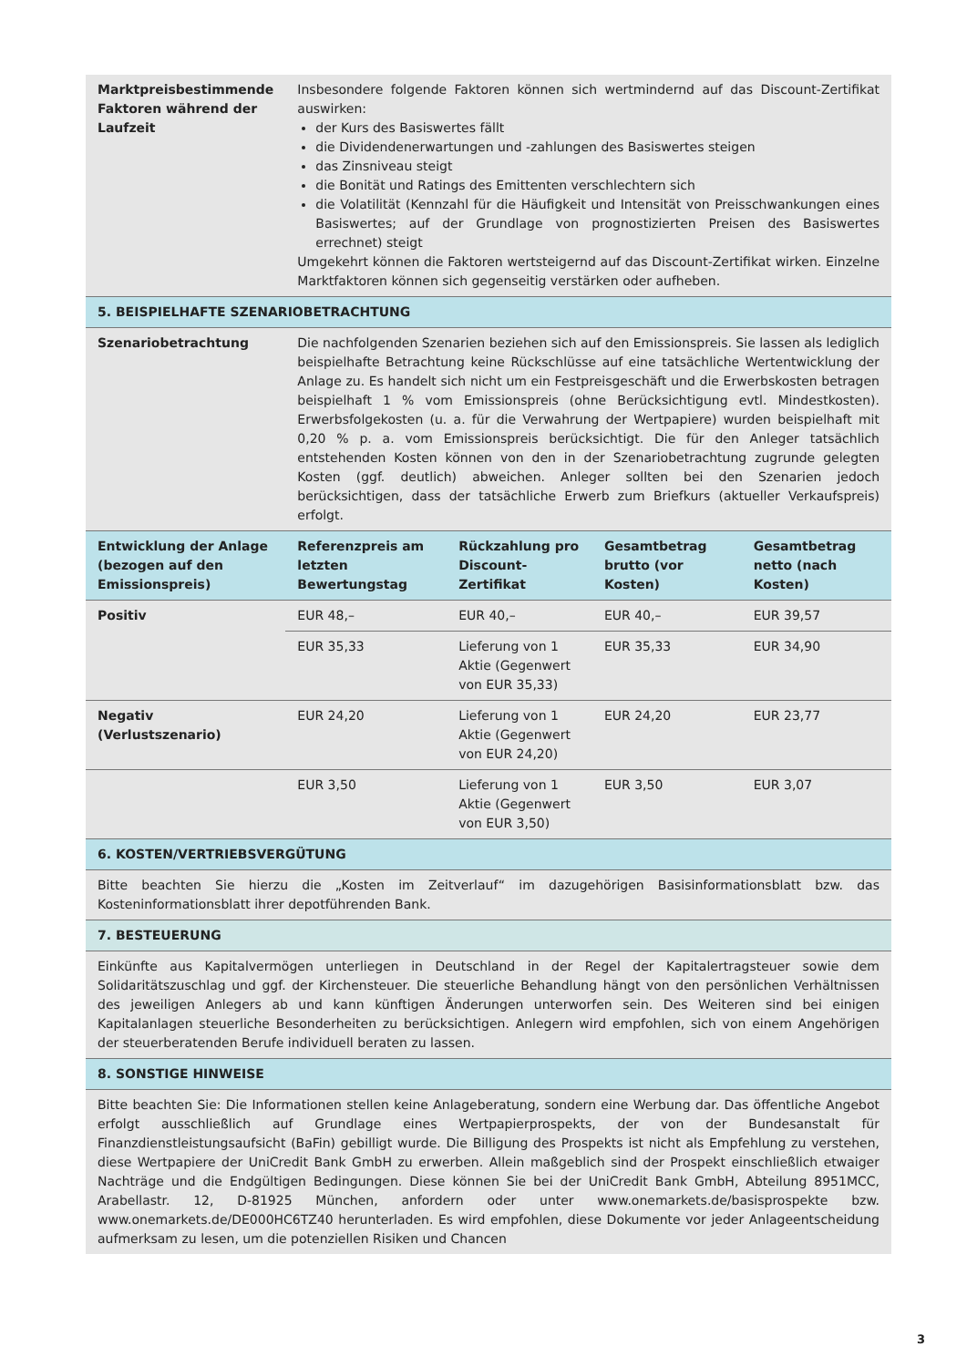| Marktpreisbestimmende Faktoren während der Laufzeit | Insbesondere folgende Faktoren können sich wertmindernd auf das Discount-Zertifikat auswirken: der Kurs des Basiswertes fällt die Dividendenerwartungen und -zahlungen des Basiswertes steigen das Zinsniveau steigt die Bonität und Ratings des Emittenten verschlechtern sich die Volatilität (Kennzahl für die Häufigkeit und Intensität von Preisschwankungen eines Basiswertes; auf der Grundlage von prognostizierten Preisen des Basiswertes errechnet) steigt Umgekehrt können die Faktoren wertsteigernd auf das Discount-Zertifikat wirken. Einzelne Marktfaktoren können sich gegenseitig verstärken oder aufheben. | | | |
| 5. BEISPIELHAFTE SZENARIOBETRACHTUNG | | | | |
| Szenariobetrachtung | Die nachfolgenden Szenarien beziehen sich auf den Emissionspreis. Sie lassen als lediglich beispielhafte Betrachtung keine Rückschlüsse auf eine tatsächliche Wertentwicklung der Anlage zu. Es handelt sich nicht um ein Festpreisgeschäft und die Erwerbskosten betragen beispielhaft 1 % vom Emissionspreis (ohne Berücksichtigung evtl. Mindestkosten). Erwerbsfolgekosten (u. a. für die Verwahrung der Wertpapiere) wurden beispielhaft mit 0,20 % p. a. vom Emissionspreis berücksichtigt. Die für den Anleger tatsächlich entstehenden Kosten können von den in der Szenariobetrachtung zugrunde gelegten Kosten (ggf. deutlich) abweichen. Anleger sollten bei den Szenarien jedoch berücksichtigen, dass der tatsächliche Erwerb zum Briefkurs (aktueller Verkaufspreis) erfolgt. | | | |
| Entwicklung der Anlage (bezogen auf den Emissionspreis) | Referenzpreis am letzten Bewertungstag | Rückzahlung pro Discount-Zertifikat | Gesamtbetrag brutto (vor Kosten) | Gesamtbetrag netto (nach Kosten) |
| Positiv | EUR 48,– | EUR 40,– | EUR 40,– | EUR 39,57 |
| | EUR 35,33 | Lieferung von 1 Aktie (Gegenwert von EUR 35,33) | EUR 35,33 | EUR 34,90 |
| Negativ (Verlustszenario) | EUR 24,20 | Lieferung von 1 Aktie (Gegenwert von EUR 24,20) | EUR 24,20 | EUR 23,77 |
| | EUR 3,50 | Lieferung von 1 Aktie (Gegenwert von EUR 3,50) | EUR 3,50 | EUR 3,07 |
| 6. KOSTEN/VERTRIEBSVERGÜTUNG | | | | |
| Bitte beachten Sie hierzu die „Kosten im Zeitverlauf“ im dazugehörigen Basisinformationsblatt bzw. das Kosteninformationsblatt ihrer depotführenden Bank. | | | | |
| 7. BESTEUERUNG | | | | |
| Einkünfte aus Kapitalvermögen unterliegen in Deutschland in der Regel der Kapitalertragsteuer sowie dem Solidaritätszuschlag und ggf. der Kirchensteuer. Die steuerliche Behandlung hängt von den persönlichen Verhältnissen des jeweiligen Anlegers ab und kann künftigen Änderungen unterworfen sein. Des Weiteren sind bei einigen Kapitalanlagen steuerliche Besonderheiten zu berücksichtigen. Anlegern wird empfohlen, sich von einem Angehörigen der steuerberatenden Berufe individuell beraten zu lassen. | | | | |
| 8. SONSTIGE HINWEISE | | | | |
| Bitte beachten Sie: Die Informationen stellen keine Anlageberatung, sondern eine Werbung dar. Das öffentliche Angebot erfolgt ausschließlich auf Grundlage eines Wertpapierprospekts, der von der Bundesanstalt für Finanzdienstleistungsaufsicht (BaFin) gebilligt wurde. Die Billigung des Prospekts ist nicht als Empfehlung zu verstehen, diese Wertpapiere der UniCredit Bank GmbH zu erwerben. Allein maßgeblich sind der Prospekt einschließlich etwaiger Nachträge und die Endgültigen Bedingungen. Diese können Sie bei der UniCredit Bank GmbH, Abteilung 8951MCC, Arabellastr. 12, D-81925 München, anfordern oder unter www.onemarkets.de/basisprospekte bzw. www.onemarkets.de/DE000HC6TZ40 herunterladen. Es wird empfohlen, diese Dokumente vor jeder Anlageentscheidung aufmerksam zu lesen, um die potenziellen Risiken und Chancen | | | | |
3